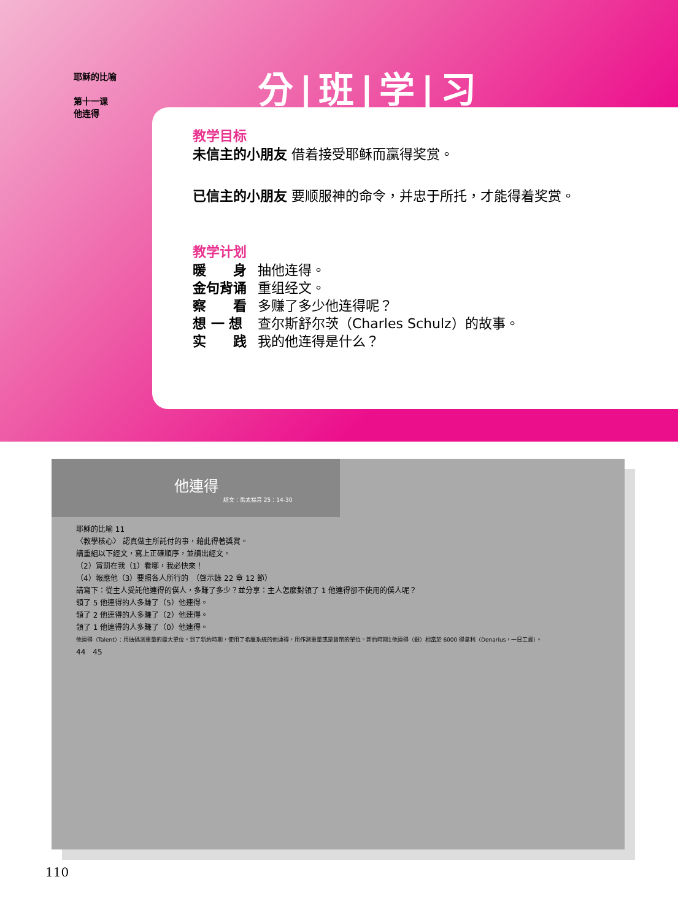耶稣的比喻
第十一课
他连得
分|班|学|习
教学目标
未信主的小朋友 借着接受耶稣而赢得奖赏。
已信主的小朋友 要顺服神的命令，并忠于所托，才能得着奖赏。
教学计划
| 暖 身 | 抽他连得。 |
| 金句背诵 | 重组经文。 |
| 察 看 | 多赚了多少他连得呢？ |
| 想 一 想 | 查尔斯舒尔茨（Charles Schulz）的故事。 |
| 实 践 | 我的他连得是什么？ |
他連得
經文：馬太福音 25：14-30
耶穌的比喻 11
〈教學核心〉 認真做主所託付的事，藉此得著獎賞。
請重組以下經文，寫上正確順序，並讀出經文。
（2）賞罰在我（1）看哪，我必快來！
（4）報應他（3）要照各人所行的　（啓示錄 22 章 12 節）
請寫下：從主人受託他連得的僕人，多賺了多少？並分享：主人怎麼對領了 1 他連得卻不使用的僕人呢？
領了 5 他連得的人多賺了（5）他連得。
領了 2 他連得的人多賺了（2）他連得。
領了 1 他連得的人多賺了（0）他連得。
他連得（Talent）：用砝碼測重量的最大單位。到了新約時期，使用了希臘系統的他連得，用作測重量或是貨幣的單位。新約時期1他連得（銀）相當於 6000 得拿利（Denarius，一日工資）。
44　45
110